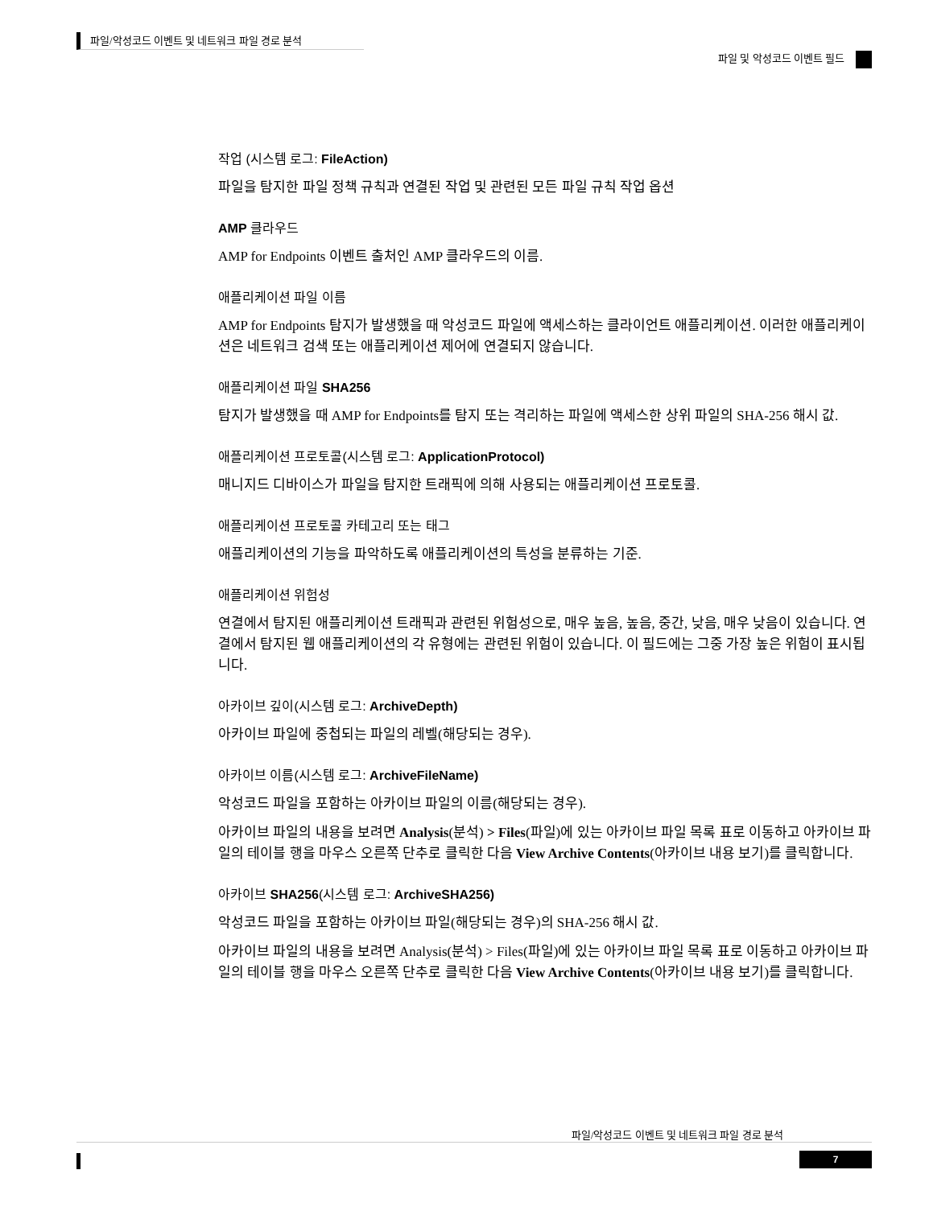파일/악성코드 이벤트 및 네트워크 파일 경로 분석
파일 및 악성코드 이벤트 필드
작업 (시스템 로그: FileAction)
파일을 탐지한 파일 정책 규칙과 연결된 작업 및 관련된 모든 파일 규칙 작업 옵션
AMP 클라우드
AMP for Endpoints 이벤트 출처인 AMP 클라우드의 이름.
애플리케이션 파일 이름
AMP for Endpoints 탐지가 발생했을 때 악성코드 파일에 액세스하는 클라이언트 애플리케이션. 이러한 애플리케이션은 네트워크 검색 또는 애플리케이션 제어에 연결되지 않습니다.
애플리케이션 파일 SHA256
탐지가 발생했을 때 AMP for Endpoints를 탐지 또는 격리하는 파일에 액세스한 상위 파일의 SHA-256 해시 값.
애플리케이션 프로토콜(시스템 로그: ApplicationProtocol)
매니지드 디바이스가 파일을 탐지한 트래픽에 의해 사용되는 애플리케이션 프로토콜.
애플리케이션 프로토콜 카테고리 또는 태그
애플리케이션의 기능을 파악하도록 애플리케이션의 특성을 분류하는 기준.
애플리케이션 위험성
연결에서 탐지된 애플리케이션 트래픽과 관련된 위험성으로, 매우 높음, 높음, 중간, 낮음, 매우 낮음이 있습니다. 연결에서 탐지된 웹 애플리케이션의 각 유형에는 관련된 위험이 있습니다. 이 필드에는 그중 가장 높은 위험이 표시됩니다.
아카이브 깊이(시스템 로그: ArchiveDepth)
아카이브 파일에 중첩되는 파일의 레벨(해당되는 경우).
아카이브 이름(시스템 로그: ArchiveFileName)
악성코드 파일을 포함하는 아카이브 파일의 이름(해당되는 경우).
아카이브 파일의 내용을 보려면 Analysis(분석) > Files(파일)에 있는 아카이브 파일 목록 표로 이동하고 아카이브 파일의 테이블 행을 마우스 오른쪽 단추로 클릭한 다음 View Archive Contents(아카이브 내용 보기)를 클릭합니다.
아카이브 SHA256(시스템 로그: ArchiveSHA256)
악성코드 파일을 포함하는 아카이브 파일(해당되는 경우)의 SHA-256 해시 값.
아카이브 파일의 내용을 보려면 Analysis(분석) > Files(파일)에 있는 아카이브 파일 목록 표로 이동하고 아카이브 파일의 테이블 행을 마우스 오른쪽 단추로 클릭한 다음 View Archive Contents(아카이브 내용 보기)를 클릭합니다.
파일/악성코드 이벤트 및 네트워크 파일 경로 분석
7